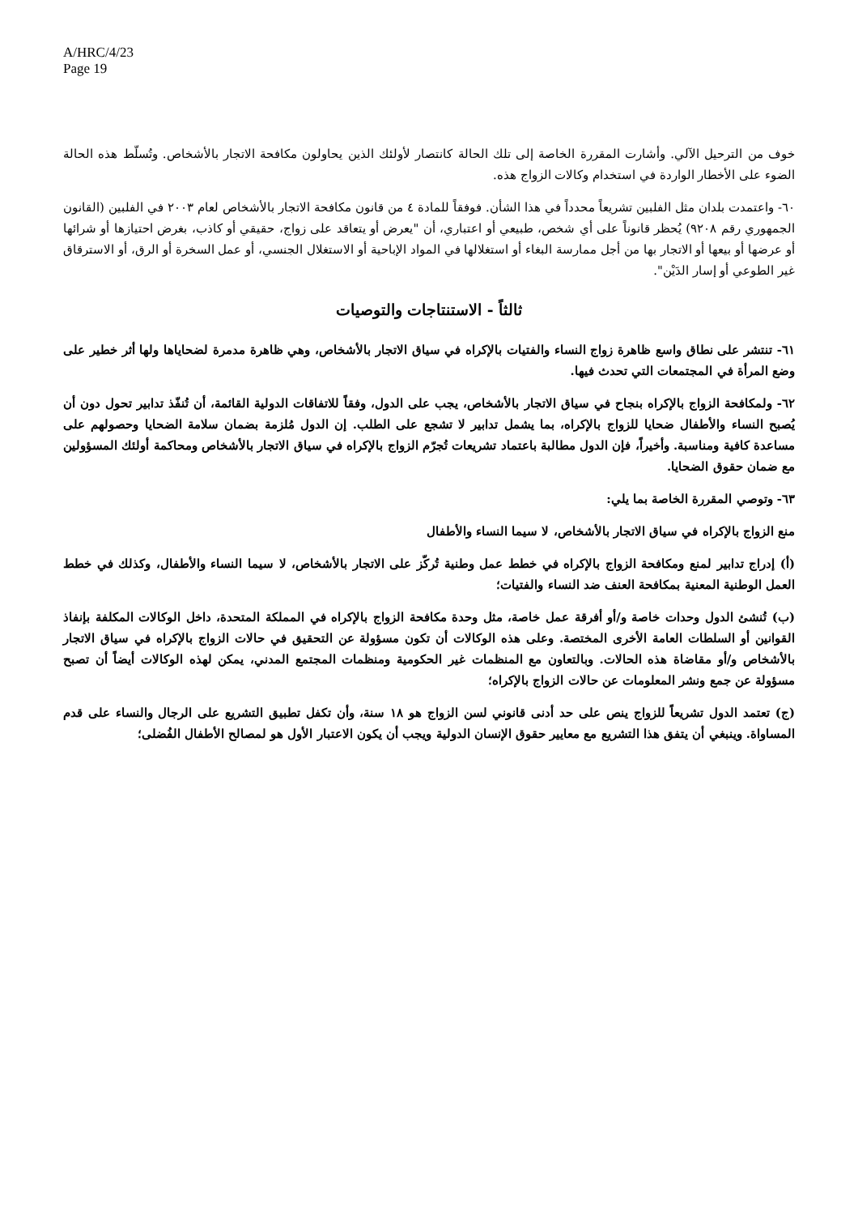A/HRC/4/23
Page 19
خوف من الترحيل الآلي. وأشارت المقررة الخاصة إلى تلك الحالة كانتصار لأولئك الذين يحاولون مكافحة الاتجار بالأشخاص. وتُسلّط هذه الحالة الضوء على الأخطار الواردة في استخدام وكالات الزواج هذه.
٦٠- واعتمدت بلدان مثل الفلبين تشريعاً محدداً في هذا الشأن. فوفقاً للمادة ٤ من قانون مكافحة الاتجار بالأشخاص لعام ٢٠٠٣ في الفلبين (القانون الجمهوري رقم ٩٢٠٨) يُحظر قانوناً على أي شخص، طبيعي أو اعتباري، أن "يعرض أو يتعاقد على زواج، حقيقي أو كاذب، بغرض احتيازها أو شرائها أو عرضها أو بيعها أو الاتجار بها من أجل ممارسة البغاء أو استغلالها في المواد الإباحية أو الاستغلال الجنسي، أو عمل السخرة أو الرق، أو الاسترقاق غير الطوعي أو إسار الدَيْن".
ثالثاً - الاستنتاجات والتوصيات
٦١- تنتشر على نطاق واسع ظاهرة زواج النساء والفتيات بالإكراه في سياق الاتجار بالأشخاص، وهي ظاهرة مدمرة لضحاياها ولها أثر خطير على وضع المرأة في المجتمعات التي تحدث فيها.
٦٢- ولمكافحة الزواج بالإكراه بنجاح في سياق الاتجار بالأشخاص، يجب على الدول، وفقاً للاتفاقات الدولية القائمة، أن تُنفّذ تدابير تحول دون أن يُصبح النساء والأطفال ضحايا للزواج بالإكراه، بما يشمل تدابير لا تشجع على الطلب. إن الدول مُلزمة بضمان سلامة الضحايا وحصولهم على مساعدة كافية ومناسبة. وأخيراً، فإن الدول مطالبة باعتماد تشريعات تُجرّم الزواج بالإكراه في سياق الاتجار بالأشخاص ومحاكمة أولئك المسؤولين مع ضمان حقوق الضحايا.
٦٣- وتوصي المقررة الخاصة بما يلي:
منع الزواج بالإكراه في سياق الاتجار بالأشخاص، لا سيما النساء والأطفال
(أ) إدراج تدابير لمنع ومكافحة الزواج بالإكراه في خطط عمل وطنية تُركّز على الاتجار بالأشخاص، لا سيما النساء والأطفال، وكذلك في خطط العمل الوطنية المعنية بمكافحة العنف ضد النساء والفتيات؛
(ب) تُنشئ الدول وحدات خاصة و/أو أفرقة عمل خاصة، مثل وحدة مكافحة الزواج بالإكراه في المملكة المتحدة، داخل الوكالات المكلفة بإنفاذ القوانين أو السلطات العامة الأخرى المختصة. وعلى هذه الوكالات أن تكون مسؤولة عن التحقيق في حالات الزواج بالإكراه في سياق الاتجار بالأشخاص و/أو مقاضاة هذه الحالات. وبالتعاون مع المنظمات غير الحكومية ومنظمات المجتمع المدني، يمكن لهذه الوكالات أيضاً أن تصبح مسؤولة عن جمع ونشر المعلومات عن حالات الزواج بالإكراه؛
(ج) تعتمد الدول تشريعاً للزواج ينص على حد أدنى قانوني لسن الزواج هو ١٨ سنة، وأن تكفل تطبيق التشريع على الرجال والنساء على قدم المساواة. وينبغي أن يتفق هذا التشريع مع معايير حقوق الإنسان الدولية ويجب أن يكون الاعتبار الأول هو لمصالح الأطفال الفُضلى؛